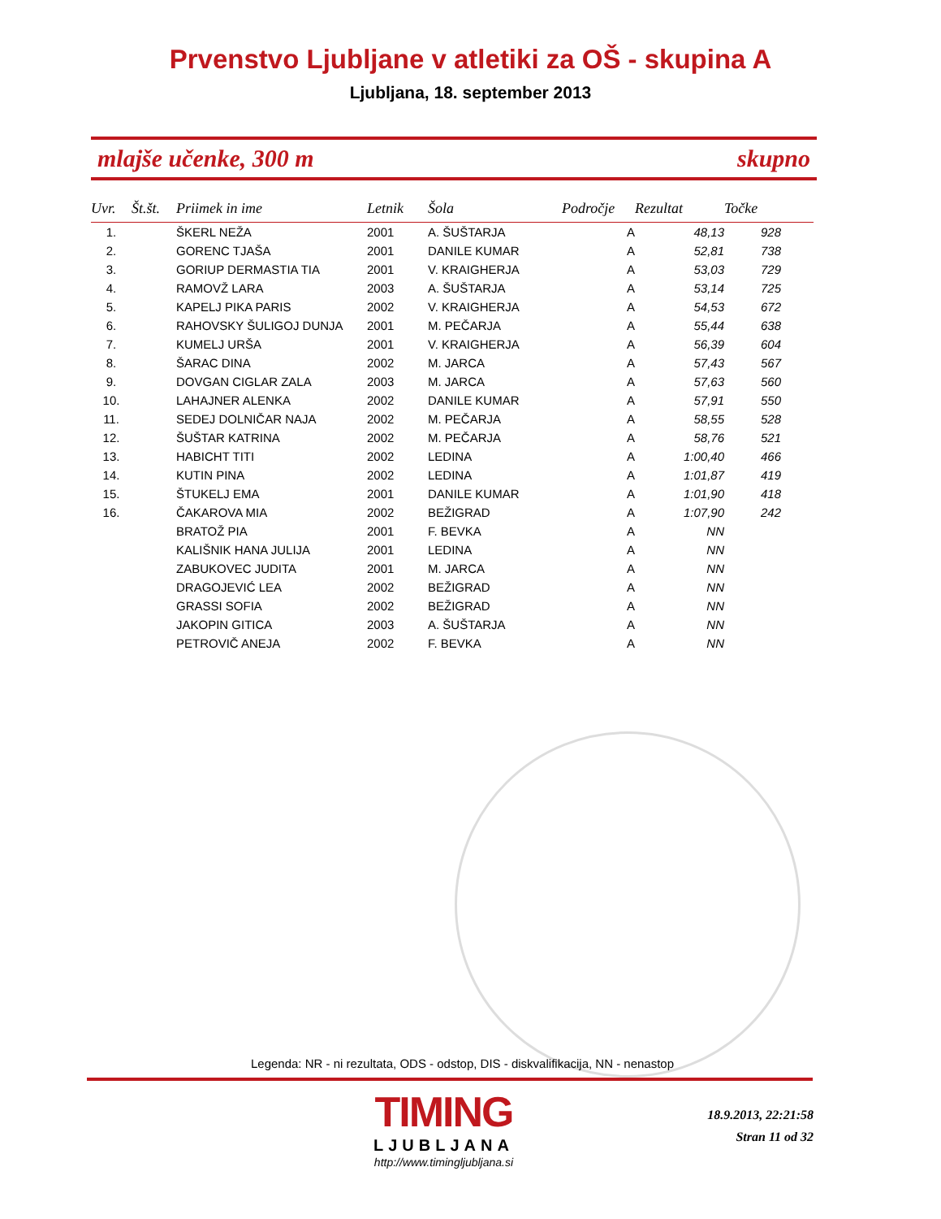Prvenstvo Ljubljane v atletiki za OŠ - skupina A
Ljubljana, 18. september 2013
mlajše učenke, 300 m skupno
| Uvr. | Št.št. | Priimek in ime | Letnik | Šola | Področje | Rezultat | Točke |
| --- | --- | --- | --- | --- | --- | --- | --- |
| 1. | | ŠKERL NEŽA | 2001 | A. ŠUŠTARJA | A | 48,13 | 928 |
| 2. | | GORENC TJAŠA | 2001 | DANILE KUMAR | A | 52,81 | 738 |
| 3. | | GORIUP DERMASTIA TIA | 2001 | V. KRAIGHERJA | A | 53,03 | 729 |
| 4. | | RAMOVŽ LARA | 2003 | A. ŠUŠTARJA | A | 53,14 | 725 |
| 5. | | KAPELJ PIKA PARIS | 2002 | V. KRAIGHERJA | A | 54,53 | 672 |
| 6. | | RAHOVSKY ŠULIGOJ DUNJA | 2001 | M. PEČARJA | A | 55,44 | 638 |
| 7. | | KUMELJ URŠA | 2001 | V. KRAIGHERJA | A | 56,39 | 604 |
| 8. | | ŠARAC DINA | 2002 | M. JARCA | A | 57,43 | 567 |
| 9. | | DOVGAN CIGLAR ZALA | 2003 | M. JARCA | A | 57,63 | 560 |
| 10. | | LAHAJNER ALENKA | 2002 | DANILE KUMAR | A | 57,91 | 550 |
| 11. | | SEDEJ DOLNIČAR NAJA | 2002 | M. PEČARJA | A | 58,55 | 528 |
| 12. | | ŠUŠTAR KATRINA | 2002 | M. PEČARJA | A | 58,76 | 521 |
| 13. | | HABICHT TITI | 2002 | LEDINA | A | 1:00,40 | 466 |
| 14. | | KUTIN PINA | 2002 | LEDINA | A | 1:01,87 | 419 |
| 15. | | ŠTUKELJ EMA | 2001 | DANILE KUMAR | A | 1:01,90 | 418 |
| 16. | | ČAKAROVA MIA | 2002 | BEŽIGRAD | A | 1:07,90 | 242 |
| | | BRATOŽ PIA | 2001 | F. BEVKA | A | NN | |
| | | KALIŠNIK HANA JULIJA | 2001 | LEDINA | A | NN | |
| | | ZABUKOVEC JUDITA | 2001 | M. JARCA | A | NN | |
| | | DRAGOJEVIĆ LEA | 2002 | BEŽIGRAD | A | NN | |
| | | GRASSI SOFIA | 2002 | BEŽIGRAD | A | NN | |
| | | JAKOPIN GITICA | 2003 | A. ŠUŠTARJA | A | NN | |
| | | PETROVIČ ANEJA | 2002 | F. BEVKA | A | NN | |
Legenda: NR - ni rezultata, ODS - odstop, DIS - diskvalifikacija, NN - nenastop
TIMING
LJUBLJANA
http://www.timingljubljana.si
18.9.2013, 22:21:58
Stran 11 od 32